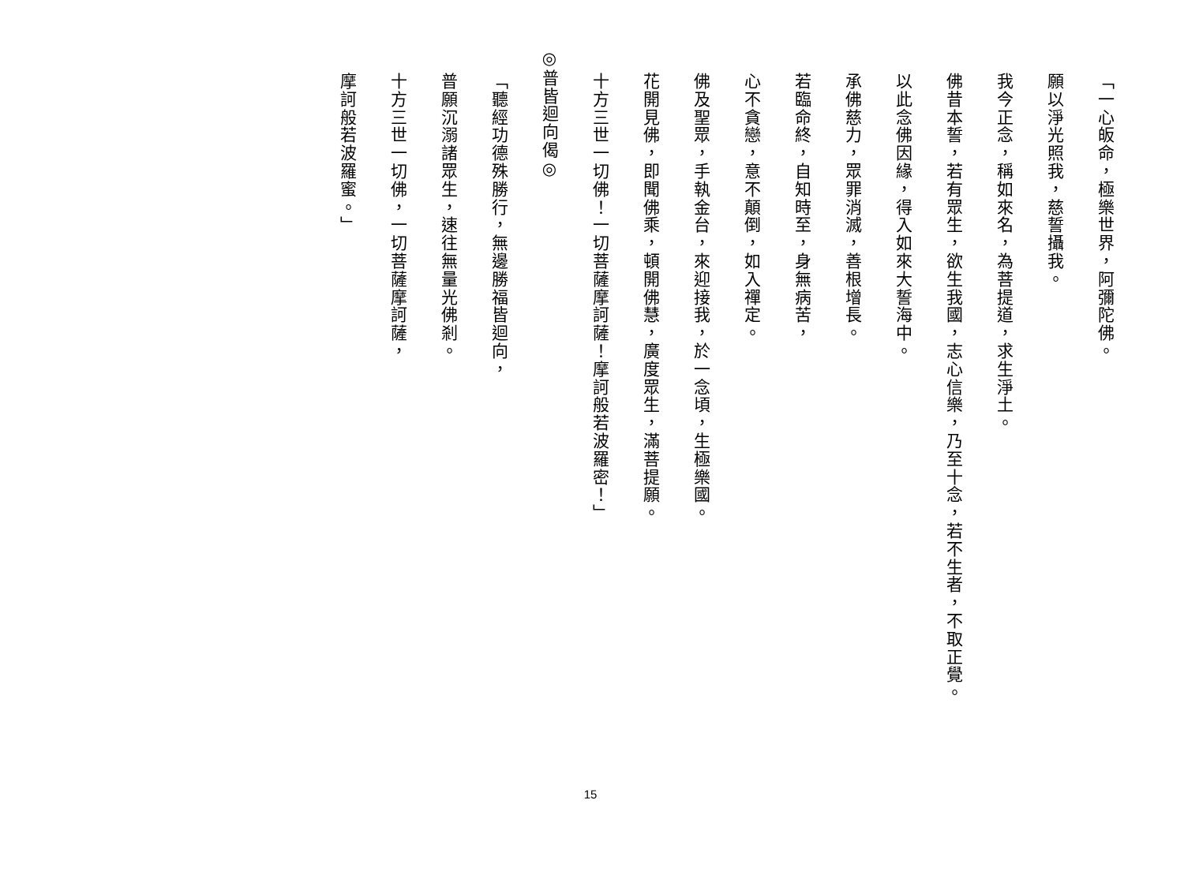「一心皈命，極樂世界，阿彌陀佛。
願以淨光照我，慈誓攝我。
我今正念，稱如來名，為菩提道，求生淨土。
佛昔本誓，若有眾生，欲生我國，志心信樂，乃至十念，若不生者，不取正覺。
以此念佛因緣，得入如來大誓海中。
承佛慈力，眾罪消滅，善根增長。
若臨命終，自知時至，身無病苦，
心不貪戀，意不顛倒，如入禪定。
佛及聖眾，手執金台，來迎接我，於一念頃，生極樂國。
花開見佛，即聞佛乘，頓開佛慧，廣度眾生，滿菩提願。
十方三世一切佛！一切菩薩摩訶薩！摩訶般若波羅密！」
◎普皆迴向偈◎
「聽經功德殊勝行，無邊勝福皆迴向，
普願沉溺諸眾生，速往無量光佛剎。
十方三世一切佛，一切菩薩摩訶薩，
摩訶般若波羅蜜。」
15